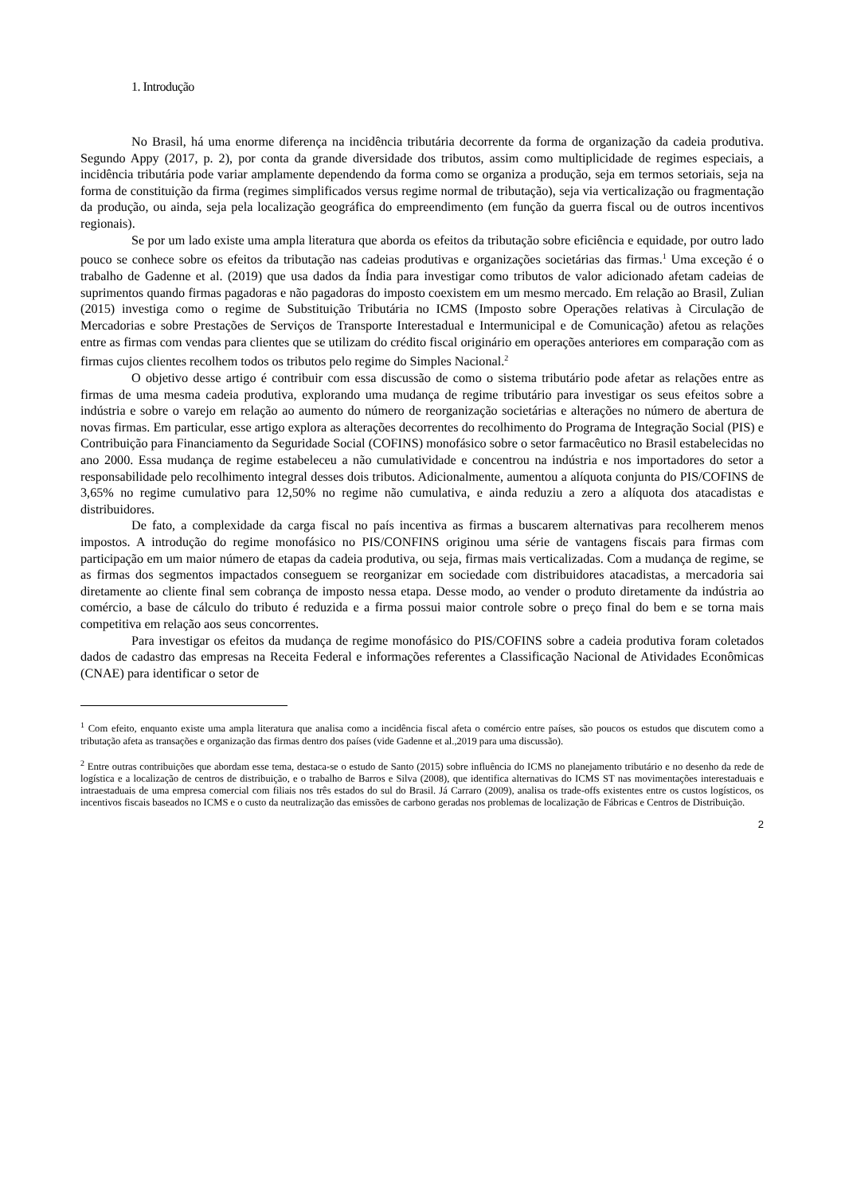1. Introdução
No Brasil, há uma enorme diferença na incidência tributária decorrente da forma de organização da cadeia produtiva. Segundo Appy (2017, p. 2), por conta da grande diversidade dos tributos, assim como multiplicidade de regimes especiais, a incidência tributária pode variar amplamente dependendo da forma como se organiza a produção, seja em termos setoriais, seja na forma de constituição da firma (regimes simplificados versus regime normal de tributação), seja via verticalização ou fragmentação da produção, ou ainda, seja pela localização geográfica do empreendimento (em função da guerra fiscal ou de outros incentivos regionais).
Se por um lado existe uma ampla literatura que aborda os efeitos da tributação sobre eficiência e equidade, por outro lado pouco se conhece sobre os efeitos da tributação nas cadeias produtivas e organizações societárias das firmas.<sup>1</sup> Uma exceção é o trabalho de Gadenne et al. (2019) que usa dados da Índia para investigar como tributos de valor adicionado afetam cadeias de suprimentos quando firmas pagadoras e não pagadoras do imposto coexistem em um mesmo mercado. Em relação ao Brasil, Zulian (2015) investiga como o regime de Substituição Tributária no ICMS (Imposto sobre Operações relativas à Circulação de Mercadorias e sobre Prestações de Serviços de Transporte Interestadual e Intermunicipal e de Comunicação) afetou as relações entre as firmas com vendas para clientes que se utilizam do crédito fiscal originário em operações anteriores em comparação com as firmas cujos clientes recolhem todos os tributos pelo regime do Simples Nacional.<sup>2</sup>
O objetivo desse artigo é contribuir com essa discussão de como o sistema tributário pode afetar as relações entre as firmas de uma mesma cadeia produtiva, explorando uma mudança de regime tributário para investigar os seus efeitos sobre a indústria e sobre o varejo em relação ao aumento do número de reorganização societárias e alterações no número de abertura de novas firmas. Em particular, esse artigo explora as alterações decorrentes do recolhimento do Programa de Integração Social (PIS) e Contribuição para Financiamento da Seguridade Social (COFINS) monofásico sobre o setor farmacêutico no Brasil estabelecidas no ano 2000. Essa mudança de regime estabeleceu a não cumulatividade e concentrou na indústria e nos importadores do setor a responsabilidade pelo recolhimento integral desses dois tributos. Adicionalmente, aumentou a alíquota conjunta do PIS/COFINS de 3,65% no regime cumulativo para 12,50% no regime não cumulativa, e ainda reduziu a zero a alíquota dos atacadistas e distribuidores.
De fato, a complexidade da carga fiscal no país incentiva as firmas a buscarem alternativas para recolherem menos impostos. A introdução do regime monofásico no PIS/CONFINS originou uma série de vantagens fiscais para firmas com participação em um maior número de etapas da cadeia produtiva, ou seja, firmas mais verticalizadas. Com a mudança de regime, se as firmas dos segmentos impactados conseguem se reorganizar em sociedade com distribuidores atacadistas, a mercadoria sai diretamente ao cliente final sem cobrança de imposto nessa etapa. Desse modo, ao vender o produto diretamente da indústria ao comércio, a base de cálculo do tributo é reduzida e a firma possui maior controle sobre o preço final do bem e se torna mais competitiva em relação aos seus concorrentes.
Para investigar os efeitos da mudança de regime monofásico do PIS/COFINS sobre a cadeia produtiva foram coletados dados de cadastro das empresas na Receita Federal e informações referentes a Classificação Nacional de Atividades Econômicas (CNAE) para identificar o setor de
<sup>1</sup> Com efeito, enquanto existe uma ampla literatura que analisa como a incidência fiscal afeta o comércio entre países, são poucos os estudos que discutem como a tributação afeta as transações e organização das firmas dentro dos países (vide Gadenne et al.,2019 para uma discussão).
<sup>2</sup> Entre outras contribuições que abordam esse tema, destaca-se o estudo de Santo (2015) sobre influência do ICMS no planejamento tributário e no desenho da rede de logística e a localização de centros de distribuição, e o trabalho de Barros e Silva (2008), que identifica alternativas do ICMS ST nas movimentações interestaduais e intraestaduais de uma empresa comercial com filiais nos três estados do sul do Brasil. Já Carraro (2009), analisa os trade-offs existentes entre os custos logísticos, os incentivos fiscais baseados no ICMS e o custo da neutralização das emissões de carbono geradas nos problemas de localização de Fábricas e Centros de Distribuição.
2